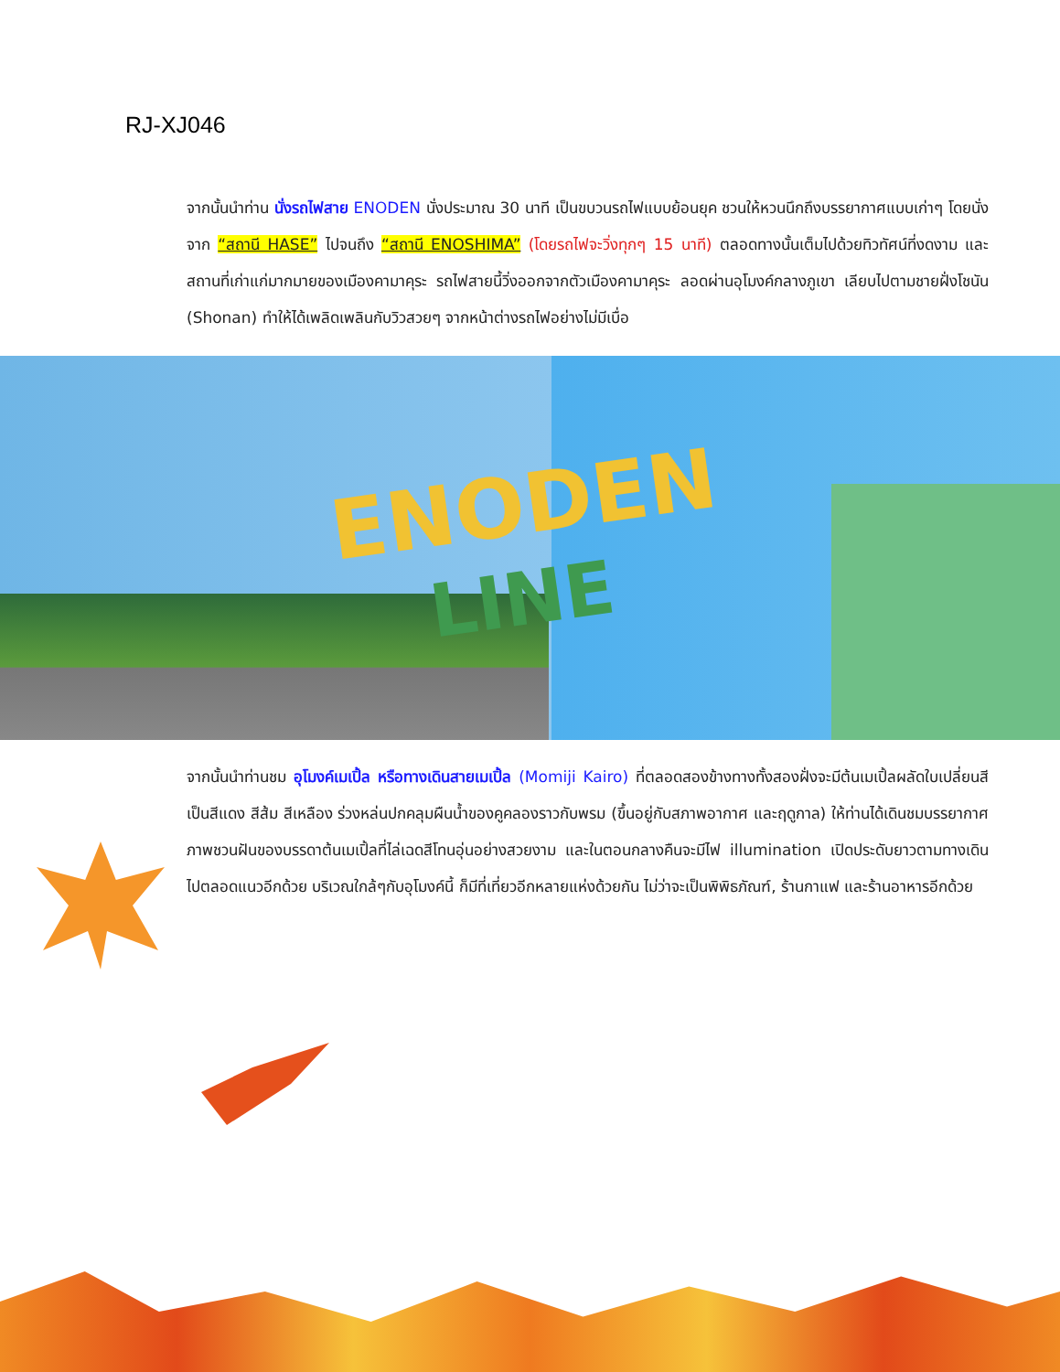RJ-XJ046
จากนั้นนำท่าน นั่งรถไฟสาย ENODEN นั่งประมาณ 30 นาที เป็นขบวนรถไฟแบบย้อนยุค ชวนให้หวนนึกถึงบรรยากาศแบบเก่าๆ โดยนั่งจาก “สถานี HASE” ไปจนถึง “สถานี ENOSHIMA” (โดยรถไฟจะวิ่งทุกๆ 15 นาที) ตลอดทางนั้นเต็มไปด้วยทิวทัศน์ที่งดงาม และสถานที่เก่าแก่มากมายของเมืองคามาคุระ รถไฟสายนี้วิ่งออกจากตัวเมืองคามาคุระ ลอดผ่านอุโมงค์กลางภูเขา เลียบไปตามชายฝั่งโชนัน (Shonan) ทำให้ได้เพลิดเพลินกับวิวสวยๆ จากหน้าต่างรถไฟอย่างไม่มีเบื่อ
ENODEN
LINE
จากนั้นนำท่านชม อุโมงค์เมเปิ้ล หรือทางเดินสายเมเปิ้ล (Momiji Kairo) ที่ตลอดสองข้างทางทั้งสองฝั่งจะมีต้นเมเปิ้ลผลัดใบเปลี่ยนสีเป็นสีแดง สีส้ม สีเหลือง ร่วงหล่นปกคลุมผืนน้ำของคูคลองราวกับพรม (ขึ้นอยู่กับสภาพอากาศ และฤดูกาล) ให้ท่านได้เดินชมบรรยากาศภาพชวนฝันของบรรดาต้นเมเปิ้ลที่ไล่เฉดสีโทนอุ่นอย่างสวยงาม และในตอนกลางคืนจะมีไฟ illumination เปิดประดับยาวตามทางเดินไปตลอดแนวอีกด้วย บริเวณใกล้ๆกับอุโมงค์นี้ ก็มีที่เที่ยวอีกหลายแห่งด้วยกัน ไม่ว่าจะเป็นพิพิธภัณฑ์, ร้านกาแฟ และร้านอาหารอีกด้วย